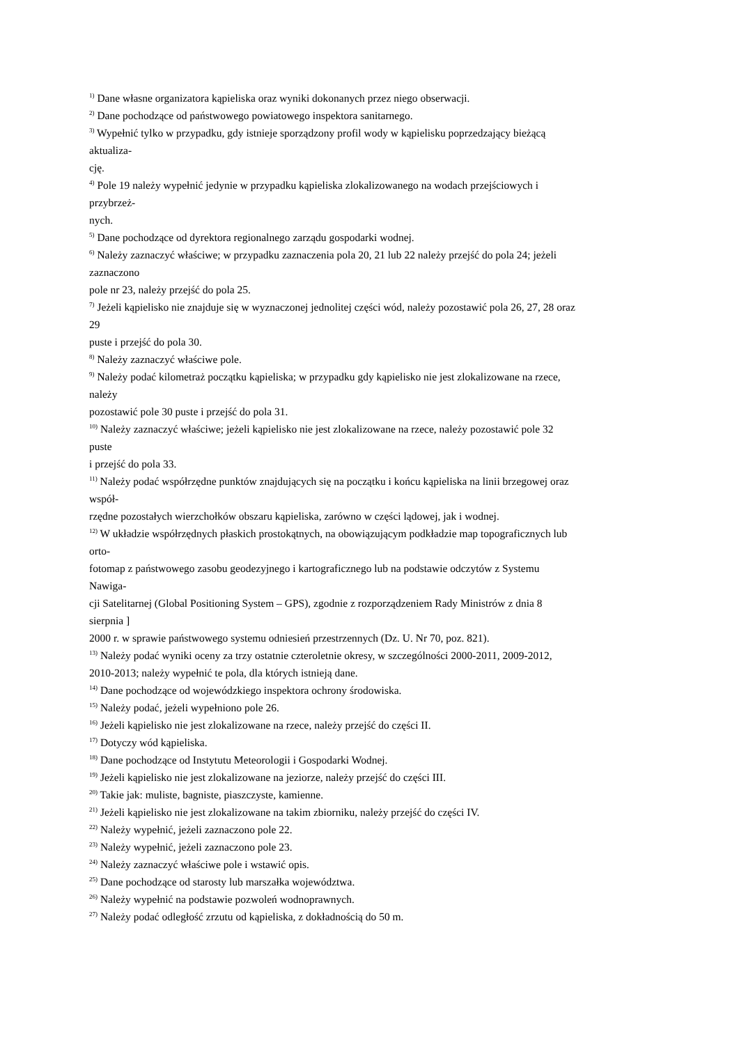<sup>1)</sup> Dane własne organizatora kąpieliska oraz wyniki dokonanych przez niego obserwacji.
<sup>2)</sup> Dane pochodzące od państwowego powiatowego inspektora sanitarnego.
<sup>3)</sup> Wypełnić tylko w przypadku, gdy istnieje sporządzony profil wody w kąpielisku poprzedzający bieżącą
aktualiza-
cję.
<sup>4)</sup> Pole 19 należy wypełnić jedynie w przypadku kąpieliska zlokalizowanego na wodach przejściowych i
przybrzeż-
nych.
<sup>5)</sup> Dane pochodzące od dyrektora regionalnego zarządu gospodarki wodnej.
<sup>6)</sup> Należy zaznaczyć właściwe; w przypadku zaznaczenia pola 20, 21 lub 22 należy przejść do pola 24; jeżeli
zaznaczono
pole nr 23, należy przejść do pola 25.
<sup>7)</sup> Jeżeli kąpielisko nie znajduje się w wyznaczonej jednolitej części wód, należy pozostawić pola 26, 27, 28 oraz
29
puste i przejść do pola 30.
<sup>8)</sup> Należy zaznaczyć właściwe pole.
<sup>9)</sup> Należy podać kilometraż początku kąpieliska; w przypadku gdy kąpielisko nie jest zlokalizowane na rzece,
należy
pozostawić pole 30 puste i przejść do pola 31.
<sup>10)</sup> Należy zaznaczyć właściwe; jeżeli kąpielisko nie jest zlokalizowane na rzece, należy pozostawić pole 32
puste
i przejść do pola 33.
<sup>11)</sup> Należy podać współrzędne punktów znajdujących się na początku i końcu kąpieliska na linii brzegowej oraz
współ-
rzędne pozostałych wierzchołków obszaru kąpieliska, zarówno w części lądowej, jak i wodnej.
<sup>12)</sup> W układzie współrzędnych płaskich prostokątnych, na obowiązującym podkładzie map topograficznych lub
orto-
fotomap z państwowego zasobu geodezyjnego i kartograficznego lub na podstawie odczytów z Systemu
Nawiga-
cji Satelitarnej (Global Positioning System – GPS), zgodnie z rozporządzeniem Rady Ministrów z dnia 8
sierpnia ]
2000 r. w sprawie państwowego systemu odniesień przestrzennych (Dz. U. Nr 70, poz. 821).
<sup>13)</sup> Należy podać wyniki oceny za trzy ostatnie czteroletnie okresy, w szczególności 2000-2011, 2009-2012,
2010-2013; należy wypełnić te pola, dla których istnieją dane.
<sup>14)</sup> Dane pochodzące od wojewódzkiego inspektora ochrony środowiska.
<sup>15)</sup> Należy podać, jeżeli wypełniono pole 26.
<sup>16)</sup> Jeżeli kąpielisko nie jest zlokalizowane na rzece, należy przejść do części II.
<sup>17)</sup> Dotyczy wód kąpieliska.
<sup>18)</sup> Dane pochodzące od Instytutu Meteorologii i Gospodarki Wodnej.
<sup>19)</sup> Jeżeli kąpielisko nie jest zlokalizowane na jeziorze, należy przejść do części III.
<sup>20)</sup> Takie jak: muliste, bagniste, piaszczyste, kamienne.
<sup>21)</sup> Jeżeli kąpielisko nie jest zlokalizowane na takim zbiorniku, należy przejść do części IV.
<sup>22)</sup> Należy wypełnić, jeżeli zaznaczono pole 22.
<sup>23)</sup> Należy wypełnić, jeżeli zaznaczono pole 23.
<sup>24)</sup> Należy zaznaczyć właściwe pole i wstawić opis.
<sup>25)</sup> Dane pochodzące od starosty lub marszałka województwa.
<sup>26)</sup> Należy wypełnić na podstawie pozwoleń wodnoprawnych.
<sup>27)</sup> Należy podać odległość zrzutu od kąpieliska, z dokładnością do 50 m.